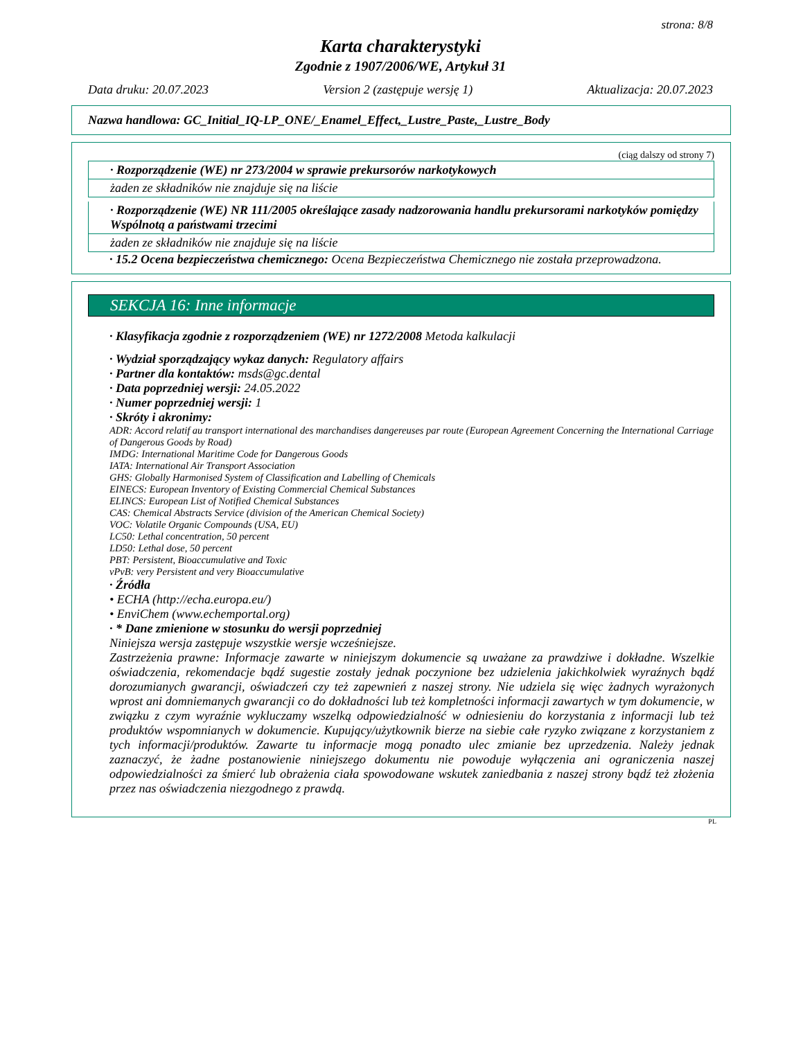strona: 8/8
Karta charakterystyki
Zgodnie z 1907/2006/WE, Artykuł 31
Data druku: 20.07.2023 Version 2 (zastępuje wersję 1) Aktualizacja: 20.07.2023
Nazwa handlowa: GC_Initial_IQ-LP_ONE/_Enamel_Effect,_Lustre_Paste,_Lustre_Body
(ciąg dalszy od strony 7)
· Rozporządzenie (WE) nr 273/2004 w sprawie prekursorów narkotykowych
żaden ze składników nie znajduje się na liście
· Rozporządzenie (WE) NR 111/2005 określające zasady nadzorowania handlu prekursorami narkotyków pomiędzy Wspólnotą a państwami trzecimi
żaden ze składników nie znajduje się na liście
· 15.2 Ocena bezpieczeństwa chemicznego: Ocena Bezpieczeństwa Chemicznego nie została przeprowadzona.
SEKCJA 16: Inne informacje
· Klasyfikacja zgodnie z rozporządzeniem (WE) nr 1272/2008 Metoda kalkulacji
· Wydział sporządzający wykaz danych: Regulatory affairs
· Partner dla kontaktów: msds@gc.dental
· Data poprzedniej wersji: 24.05.2022
· Numer poprzedniej wersji: 1
· Skróty i akronimy:
ADR: Accord relatif au transport international des marchandises dangereuses par route (European Agreement Concerning the International Carriage of Dangerous Goods by Road)
IMDG: International Maritime Code for Dangerous Goods
IATA: International Air Transport Association
GHS: Globally Harmonised System of Classification and Labelling of Chemicals
EINECS: European Inventory of Existing Commercial Chemical Substances
ELINCS: European List of Notified Chemical Substances
CAS: Chemical Abstracts Service (division of the American Chemical Society)
VOC: Volatile Organic Compounds (USA, EU)
LC50: Lethal concentration, 50 percent
LD50: Lethal dose, 50 percent
PBT: Persistent, Bioaccumulative and Toxic
vPvB: very Persistent and very Bioaccumulative
· Źródła
• ECHA (http://echa.europa.eu/)
• EnviChem (www.echemportal.org)
· * Dane zmienione w stosunku do wersji poprzedniej
Niniejsza wersja zastępuje wszystkie wersje wcześniejsze.
Zastrzeżenia prawne: Informacje zawarte w niniejszym dokumencie są uważane za prawdziwe i dokładne. Wszelkie oświadczenia, rekomendacje bądź sugestie zostały jednak poczynione bez udzielenia jakichkolwiek wyraźnych bądź dorozumianych gwarancji, oświadczeń czy też zapewnień z naszej strony. Nie udziela się więc żadnych wyrażonych wprost ani domniemanych gwarancji co do dokładności lub też kompletności informacji zawartych w tym dokumencie, w związku z czym wyraźnie wykluczamy wszelką odpowiedzialność w odniesieniu do korzystania z informacji lub też produktów wspomnianych w dokumencie. Kupujący/użytkownik bierze na siebie całe ryzyko związane z korzystaniem z tych informacji/produktów. Zawarte tu informacje mogą ponadto ulec zmianie bez uprzedzenia. Należy jednak zaznaczyć, że żadne postanowienie niniejszego dokumentu nie powoduje wyłączenia ani ograniczenia naszej odpowiedzialności za śmierć lub obrażenia ciała spowodowane wskutek zaniedbania z naszej strony bądź też złożenia przez nas oświadczenia niezgodnego z prawdą.
PL